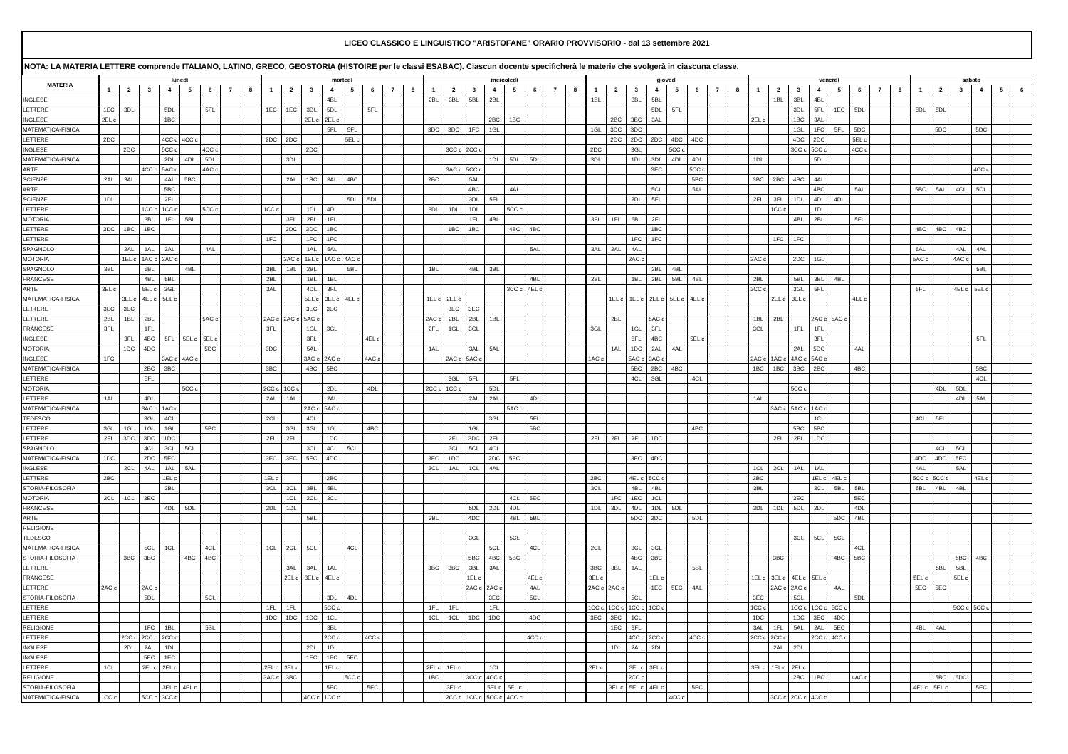LICEO CLASSICO E LINGUISTICO "ARISTOFANE" ORARIO PROVVISORIO - dal 13 settembre 2021
NOTA: LA MATERIA LETTERE comprende ITALIANO, LATINO, GRECO, GEOSTORIA (HISTOIRE per le classi ESABAC). Ciascun docente specificherà le materie che svolgerà in ciascuna classe.
| MATERIA | lunedì | | | | | | | | martedì | | | | | | | | mercoledì | | | | | | | | giovedì | | | | | | | | venerdì | | | | | | | | sabato | | | | | |
| --- | --- | --- | --- | --- | --- | --- | --- | --- | --- | --- | --- | --- | --- | --- | --- | --- | --- | --- | --- | --- | --- | --- | --- | --- | --- | --- | --- | --- | --- | --- | --- | --- | --- | --- | --- | --- | --- | --- | --- | --- | --- | --- | --- | --- | --- | --- |
| | 1 | 2 | 3 | 4 | 5 | 6 | 7 | 8 | 1 | 2 | 3 | 4 | 5 | 6 | 7 | 8 | 1 | 2 | 3 | 4 | 5 | 6 | 7 | 8 | 1 | 2 | 3 | 4 | 5 | 6 | 7 | 8 | 1 | 2 | 3 | 4 | 5 | 6 | 7 | 8 | 1 | 2 | 3 | 4 | 5 | 6 |
| INGLESE | | | | | | | | | | | | 4BL | | | | | 2BL | 3BL | 5BL | 2BL | | | | | 1BL | | 3BL | 5BL | | | | | | 1BL | 3BL | 4BL | | | | | | | | | | |
| LETTERE | 1EC | 3DL | | 5DL | | 5FL | | | 1EC | 1EC | 3DL | 5DL | | 5FL | | | | | | | | | | | | | | 5DL | 5FL | | | | | | 3DL | 5FL | 1EC | 5DL | | | 5DL | 5DL | | | | |
| INGLESE | 2EL c | | | 1BC | | | | | | | 2EL c | 2EL c | | | | | | | | 2BC | 1BC | | | | | 2BC | 3BC | 3AL | | | | | 2EL c | | 1BC | 3AL | | | | | | | | | | |
| MATEMATICA-FISICA | | | | | | | | | | | | 5FL | 5FL | | | | 3DC | 3DC | 1FC | 1GL | | | | | 1GL | 3DC | 3DC | | | | | | | | 1GL | 1FC | 5FL | 5DC | | | | 5DC | | 5DC | | |
| LETTERE | 2DC | | | 4CC c | 4CC c | | | | 2DC | 2DC | | | 5EL c | | | | | | | | | | | | | 2DC | 2DC | 2DC | 4DC | 4DC | | | | | 4DC | 2DC | | 5EL c | | | | | | | | |
| INGLESE | | 2DC | | 5CC c | | 4CC c | | | | | 2DC | | | | | | | 3CC c | 2CC c | | | | | | 2DC | | 3GL | | 5CC c | | | | | | 3CC c | 5CC c | | 4CC c | | | | | | | | |
| MATEMATICA-FISICA | | | | 2DL | 4DL | 5DL | | | | 3DL | | | | | | | | | | 1DL | 5DL | 5DL | | | 3DL | | 1DL | 3DL | 4DL | 4DL | | | 1DL | | | 5DL | | | | | | | | | | |
| ARTE | | | 4CC c | 5AC c | | 4AC c | | | | | | | | | | | | 3AC c | 5CC c | | | | | | | | | 3EC | | 5CC c | | | | | | | | | | | | | | 4CC c | | |
| SCIENZE | 2AL | 3AL | | 4AL | 5BC | | | | | 2AL | 1BC | 3AL | 4BC | | | | 2BC | | 5AL | | | | | | | | | | | 5BC | | | 3BC | 2BC | 4BC | 4AL | | | | | | | | | | |
| ARTE | | | | 5BC | | | | | | | | | | | | | | | 4BC | | 4AL | | | | | | | 5CL | | 5AL | | | | | | 4BC | | 5AL | | | 5BC | 5AL | 4CL | 5CL | | |
| SCIENZE | 1DL | | | 2FL | | | | | | | | | 5DL | 5DL | | | | | 3DL | 5FL | | | | | | | 2DL | 5FL | | | | | 2FL | 3FL | 1DL | 4DL | 4DL | | | | | | | | | |
| LETTERE | | | 1CC c | 1CC c | | 5CC c | | | 1CC c | | 1DL | 4DL | | | | | 3DL | 1DL | 1DL | | 5CC c | | | | | | | | | | | | | 1CC c | | 1DL | | | | | | | | | | |
| MOTORIA | | | 3BL | 1FL | 5BL | | | | | 3FL | 2FL | 1FL | | | | | | | 1FL | 4BL | | | | | 3FL | 1FL | 5BL | 2FL | | | | | | | 4BL | 2BL | | 5FL | | | | | | | | |
| LETTERE | 3DC | 1BC | 1BC | | | | | | | 3DC | 3DC | 1BC | | | | | | 1BC | 1BC | | 4BC | 4BC | | | | | | 1BC | | | | | | | | | | | | | 4BC | 4BC | 4BC | | | |
| LETTERE | | | | | | | | | 1FC | | 1FC | 1FC | | | | | | | | | | | | | | | 1FC | 1FC | | | | | | 1FC | 1FC | | | | | | | | | | | |
| SPAGNOLO | | 2AL | 1AL | 3AL | | 4AL | | | | | 1AL | 5AL | | | | | | | | | | 5AL | | | 3AL | 2AL | 4AL | | | | | | | | | | | | | | 5AL | | 4AL | 4AL | | |
| MOTORIA | | 1EL c | 1AC c | 2AC c | | | | | | 3AC c | 1EL c | 1AC c | 4AC c | | | | | | | | | | | | | | 2AC c | | | | | | 3AC c | | 2DC | 1GL | | | | | 5AC c | | 4AC c | | | |
| SPAGNOLO | 3BL | | 5BL | | 4BL | | | | 3BL | 1BL | 2BL | | 5BL | | | | 1BL | | 4BL | 3BL | | | | | | | | 2BL | 4BL | | | | | | | | | | | | | | | 5BL | | |
| FRANCESE | | | 4BL | 5BL | | | | | 2BL | | 1BL | 1BL | | | | | | | | | | 4BL | | | 2BL | | 1BL | 3BL | 5BL | 4BL | | | 2BL | | 5BL | 3BL | 4BL | | | | | | | | | |
| ARTE | 3EL c | | 5EL c | 3GL | | | | | 3AL | | 4DL | 3FL | | | | | | | | | 3CC c | 4EL c | | | | | | | | | | | 3CC c | | 3GL | 5FL | | | | | 5FL | | 4EL c | 5EL c | | |
| MATEMATICA-FISICA | | 3EL c | 4EL c | 5EL c | | | | | | | 5EL c | 3EL c | 4EL c | | | | 1EL c | 2EL c | | | | | | | | 1EL c | 1EL c | 2EL c | 5EL c | 4EL c | | | | 2EL c | 3EL c | | | 4EL c | | | | | | | | |
| LETTERE | 3EC | 3EC | | | | | | | | | 3EC | 3EC | | | | | | 3EC | 3EC | | | | | | | | | | | | | | | | | | | | | | | | | | | |
| LETTERE | 2BL | 1BL | 2BL | | | 5AC c | | | 2AC c | 2AC c | 5AC c | | | | | | 2AC c | 2BL | 2BL | 1BL | | | | | | 2BL | | 5AC c | | | | | 1BL | 2BL | | 2AC c | 5AC c | | | | | | | | | |
| FRANCESE | 3FL | | 1FL | | | | | | 3FL | | 1GL | 3GL | | | | | 2FL | 1GL | 3GL | | | | | | 3GL | | 1GL | 3FL | | | | | 3GL | | 1FL | 1FL | | | | | | | | | | |
| INGLESE | | 3FL | 4BC | 5FL | 5EL c | 5EL c | | | | | 3FL | | | 4EL c | | | | | | | | | | | | | 5FL | 4BC | | 5EL c | | | | | | 3FL | | | | | | | | 5FL | | |
| MOTORIA | | 1DC | 4DC | | | 5DC | | | 3DC | | 5AL | | | | | | 1AL | | 3AL | 5AL | | | | | | 1AL | 1DC | 2AL | 4AL | | | | | | 2AL | 5DC | | 4AL | | | | | | | | |
| INGLESE | 1FC | | | 3AC c | 4AC c | | | | | | 3AC c | 2AC c | | 4AC c | | | | 2AC c | 5AC c | | | | | | 1AC c | | 5AC c | 3AC c | | | | | 2AC c | 1AC c | 4AC c | 5AC c | | | | | | | | | | |
| MATEMATICA-FISICA | | | 2BC | 3BC | | | | | 3BC | | 4BC | 5BC | | | | | | | | | | | | | | | 5BC | 2BC | 4BC | | | | 1BC | 1BC | 3BC | 2BC | | 4BC | | | | | | 5BC | | |
| LETTERE | | | 5FL | | | | | | | | | | | | | | | 3GL | 5FL | | 5FL | | | | | | 4CL | 3GL | | 4CL | | | | | | | | | | | | | | 4CL | | |
| MOTORIA | | | | | 5CC c | | | | 2CC c | 1CC c | | 2DL | | 4DL | | | 2CC c | 1CC c | | 5DL | | | | | | | | | | | | | | | 5CC c | | | | | | | 4DL | 5DL | | | |
| LETTERE | 1AL | | 4DL | | | | | | 2AL | 1AL | | 2AL | | | | | | | 2AL | 2AL | | 4DL | | | | | | | | | | | 1AL | | | | | | | | | | 4DL | 5AL | | |
| MATEMATICA-FISICA | | | 3AC c | 1AC c | | | | | | | 2AC c | 5AC c | | | | | | | | | 5AC c | | | | | | | | | | | | | 3AC c | 5AC c | 1AC c | | | | | | | | | | |
| TEDESCO | | | 3GL | 4CL | | | | | 2CL | | 4CL | | | | | | | | | 3GL | | 5FL | | | | | | | | | | | | | | 1CL | | | | | 4CL | 5FL | | | | |
| LETTERE | 3GL | 1GL | 1GL | 1GL | | 5BC | | | | 3GL | 3GL | 1GL | | 4BC | | | | | 1GL | | | 5BC | | | | | | | | 4BC | | | | | 5BC | 5BC | | | | | | | | | | |
| LETTERE | 2FL | 3DC | 3DC | 1DC | | | | | 2FL | 2FL | | 1DC | | | | | | 2FL | 3DC | 2FL | | | | | 2FL | 2FL | 2FL | 1DC | | | | | | 2FL | 2FL | 1DC | | | | | | | | | | |
| SPAGNOLO | | | 4CL | 3CL | 5CL | | | | | | 3CL | 4CL | 5CL | | | | | 3CL | 5CL | 4CL | | | | | | | | | | | | | | | | | | | | | | 4CL | 5CL | | | |
| MATEMATICA-FISICA | 1DC | | 2DC | 5EC | | | | | 3EC | 3EC | 5EC | 4DC | | | | | 3EC | 1DC | | 2DC | 5EC | | | | | | 3EC | 4DC | | | | | | | | | | | | | 4DC | 4DC | 5EC | | | |
| INGLESE | | 2CL | 4AL | 1AL | 5AL | | | | | | | | | | | | 2CL | 1AL | 1CL | 4AL | | | | | | | | | | | | | 1CL | 2CL | 1AL | 1AL | | | | | 4AL | | 5AL | | | |
| LETTERE | 2BC | | | 1EL c | | | | | 1EL c | | | 2BC | | | | | | | | | | | | | 2BC | | 4EL c | 5CC c | | | | | 2BC | | | 1EL c | 4EL c | | | | 5CC c | 5CC c | | 4EL c | | |
| STORIA-FILOSOFIA | | | | 3BL | | | | | 3CL | 3CL | 3BL | 5BL | | | | | | | | | | | | | 3CL | | 4BL | 4BL | | | | | 3BL | | | 3CL | 5BL | 5BL | | | 5BL | 4BL | 4BL | | | |
| MOTORIA | 2CL | 1CL | 3EC | | | | | | | 1CL | 2CL | 3CL | | | | | | | | | 4CL | 5EC | | | | 1FC | 1EC | 1CL | | | | | | | 3EC | | | 5EC | | | | | | | | |
| FRANCESE | | | | 4DL | 5DL | | | | 2DL | 1DL | | | | | | | | | 5DL | 2DL | 4DL | | | | 1DL | 3DL | 4DL | 1DL | 5DL | | | | 3DL | 1DL | 5DL | 2DL | | 4DL | | | | | | | | |
| ARTE | | | | | | | | | | | 5BL | | | | | | 3BL | | 4DC | | 4BL | 5BL | | | | | 5DC | 3DC | | 5DL | | | | | | | 5DC | 4BL | | | | | | | | |
| RELIGIONE | | | | | | | | | | | | | | | | | | | | | | | | | | | | | | | | | | | | | | | | | | | | | | |
| TEDESCO | | | | | | | | | | | | | | | | | | | 3CL | | 5CL | | | | | | | | | | | | | | 3CL | 5CL | 5CL | | | | | | | | | |
| MATEMATICA-FISICA | | | 5CL | 1CL | | 4CL | | | 1CL | 2CL | 5CL | | 4CL | | | | | | | 5CL | | 4CL | | | 2CL | | 3CL | 3CL | | | | | | | | | | 4CL | | | | | | | | |
| STORIA-FILOSOFIA | | 3BC | 3BC | | 4BC | 4BC | | | | | | | | | | | | | 5BC | 4BC | 5BC | | | | | | 4BC | 3BC | | | | | | 3BC | | | 4BC | 5BC | | | | | 5BC | 4BC | | |
| LETTERE | | | | | | | | | | 3AL | 3AL | 1AL | | | | | 3BC | 3BC | 3BL | 3AL | | | | | 3BC | 3BL | 1AL | | | 5BL | | | | | | | | | | | | 5BL | 5BL | | | |
| FRANCESE | | | | | | | | | | 2EL c | 3EL c | 4EL c | | | | | | | 1EL c | | | 4EL c | | | 3EL c | | | 1EL c | | | | | 1EL c | 3EL c | 4EL c | 5EL c | | | | | 5EL c | | 5EL c | | | |
| LETTERE | 2AC c | | 2AC c | | | | | | | | | | | | | | | | 2AC c | 2AC c | | 4AL | | | 2AC c | 2AC c | | 1EC | 5EC | 4AL | | | | 2AC c | 2AC c | | 4AL | | | | 5EC | 5EC | | | | |
| STORIA-FILOSOFIA | | | 5DL | | | 5CL | | | | | | 3DL | 4DL | | | | | | | 3EC | | 5CL | | | | | 5CL | | | | | | 3EC | | 5CL | | | 5DL | | | | | | | | |
| LETTERE | | | | | | | | | 1FL | 1FL | | 5CC c | | | | | 1FL | 1FL | | 1FL | | | | | 1CC c | 1CC c | 1CC c | 1CC c | | | | | 1CC c | | 1CC c | 1CC c | 5CC c | | | | | | 5CC c | 5CC c | | |
| LETTERE | | | | | | | | | 1DC | 1DC | 1DC | 1CL | | | | | 1CL | 1CL | 1DC | 1DC | | 4DC | | | 3EC | 3EC | 1CL | | | | | | 1DC | | 1DC | 3EC | 4DC | | | | | | | | | |
| RELIGIONE | | | 1FC | 1BL | | 5BL | | | | | | 3BL | | | | | | | | | | | | | | 1EC | 3FL | | | | | | 3AL | 1FL | 5AL | 2AL | 5EC | | | | 4BL | 4AL | | | | |
| LETTERE | | 2CC c | 2CC c | 2CC c | | | | | | | | 2CC c | | 4CC c | | | | | | | | 4CC c | | | | | 4CC c | 2CC c | | 4CC c | | | 2CC c | 2CC c | | 2CC c | 4CC c | | | | | | | | | |
| INGLESE | | 2DL | 2AL | 1DL | | | | | | | 2DL | 1DL | | | | | | | | | | | | | | 1DL | 2AL | 2DL | | | | | | 2AL | 2DL | | | | | | | | | | | |
| INGLESE | | | 5EC | 1EC | | | | | | | 1EC | 1EC | 5EC | | | | | | | | | | | | | | | | | | | | | | | | | | | | | | | | | |
| LETTERE | 1CL | | 2EL c | 2EL c | | | | | 2EL c | 3EL c | | 1EL c | | | | | 2EL c | 1EL c | | 1CL | | | | | 2EL c | | 3EL c | 3EL c | | | | | 3EL c | 1EL c | 2EL c | | | | | | | | | | | |
| RELIGIONE | | | | | | | | | 3AC c | 3BC | | | 5CC c | | | | 1BC | | 3CC c | 4CC c | | | | | | | 2CC c | | | | | | | | 2BC | 1BC | | 4AC c | | | | 5BC | 5DC | | | |
| STORIA-FILOSOFIA | | | | 3EL c | 4EL c | | | | | | | 5EC | | 5EC | | | | 3EL c | | 5EL c | 5EL c | | | | | 3EL c | 5EL c | 4EL c | | 5EC | | | | | | | | | | | 4EL c | 5EL c | | 5EC | | |
| MATEMATICA-FISICA | 1CC c | | 5CC c | 3CC c | | | | | | | 4CC c | 1CC c | | | | | | 2CC c | 1CC c | 5CC c | 4CC c | | | | | | | | 4CC c | | | | | 3CC c | 2CC c | 4CC c | | | | | | | | | | |